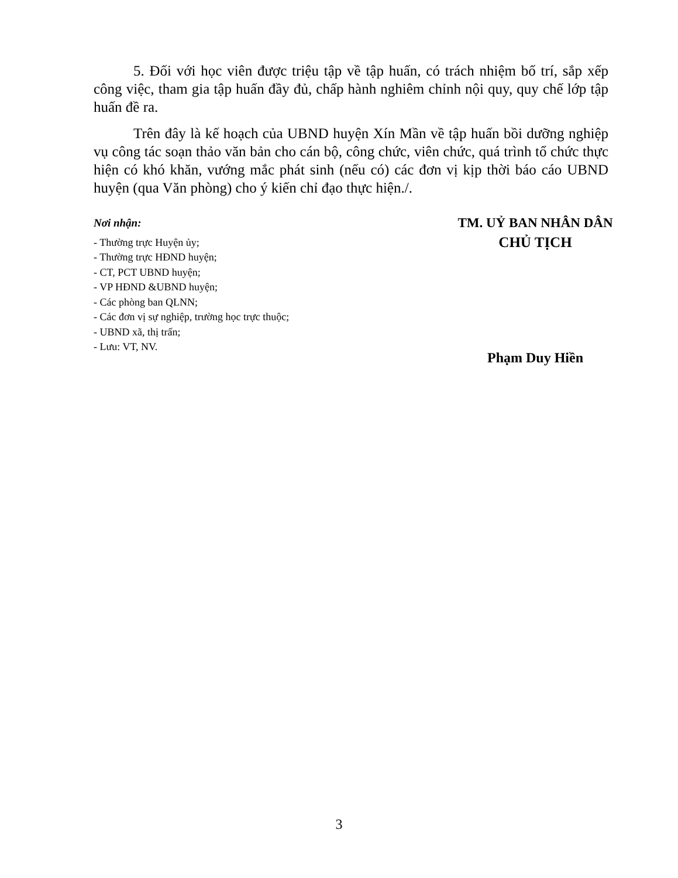5. Đối với học viên được triệu tập về tập huấn, có trách nhiệm bố trí, sắp xếp công việc, tham gia tập huấn đầy đủ, chấp hành nghiêm chỉnh nội quy, quy chế lớp tập huấn đề ra.
Trên đây là kế hoạch của UBND huyện Xín Mần về tập huấn bồi dưỡng nghiệp vụ công tác soạn thảo văn bản cho cán bộ, công chức, viên chức, quá trình tổ chức thực hiện có khó khăn, vướng mắc phát sinh (nếu có) các đơn vị kịp thời báo cáo UBND huyện (qua Văn phòng) cho ý kiến chỉ đạo thực hiện./.
Nơi nhận:
- Thường trực Huyện ủy;
- Thường trực HĐND huyện;
- CT, PCT UBND huyện;
- VP HĐND &UBND huyện;
- Các phòng ban QLNN;
- Các đơn vị sự nghiệp, trường học trực thuộc;
- UBND xã, thị trấn;
- Lưu: VT, NV.
TM. UỶ BAN NHÂN DÂN
CHỦ TỊCH
Phạm Duy Hiền
3